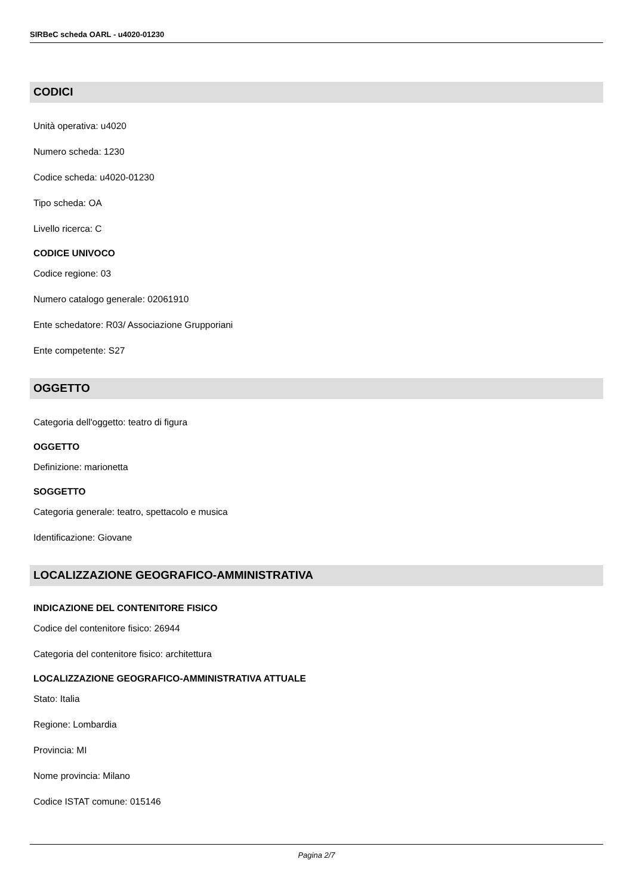SIRBeC scheda OARL - u4020-01230
CODICI
Unità operativa: u4020
Numero scheda: 1230
Codice scheda: u4020-01230
Tipo scheda: OA
Livello ricerca: C
CODICE UNIVOCO
Codice regione: 03
Numero catalogo generale: 02061910
Ente schedatore: R03/ Associazione Grupporiani
Ente competente: S27
OGGETTO
Categoria dell'oggetto: teatro di figura
OGGETTO
Definizione: marionetta
SOGGETTO
Categoria generale: teatro, spettacolo e musica
Identificazione: Giovane
LOCALIZZAZIONE GEOGRAFICO-AMMINISTRATIVA
INDICAZIONE DEL CONTENITORE FISICO
Codice del contenitore fisico: 26944
Categoria del contenitore fisico: architettura
LOCALIZZAZIONE GEOGRAFICO-AMMINISTRATIVA ATTUALE
Stato: Italia
Regione: Lombardia
Provincia: MI
Nome provincia: Milano
Codice ISTAT comune: 015146
Pagina 2/7